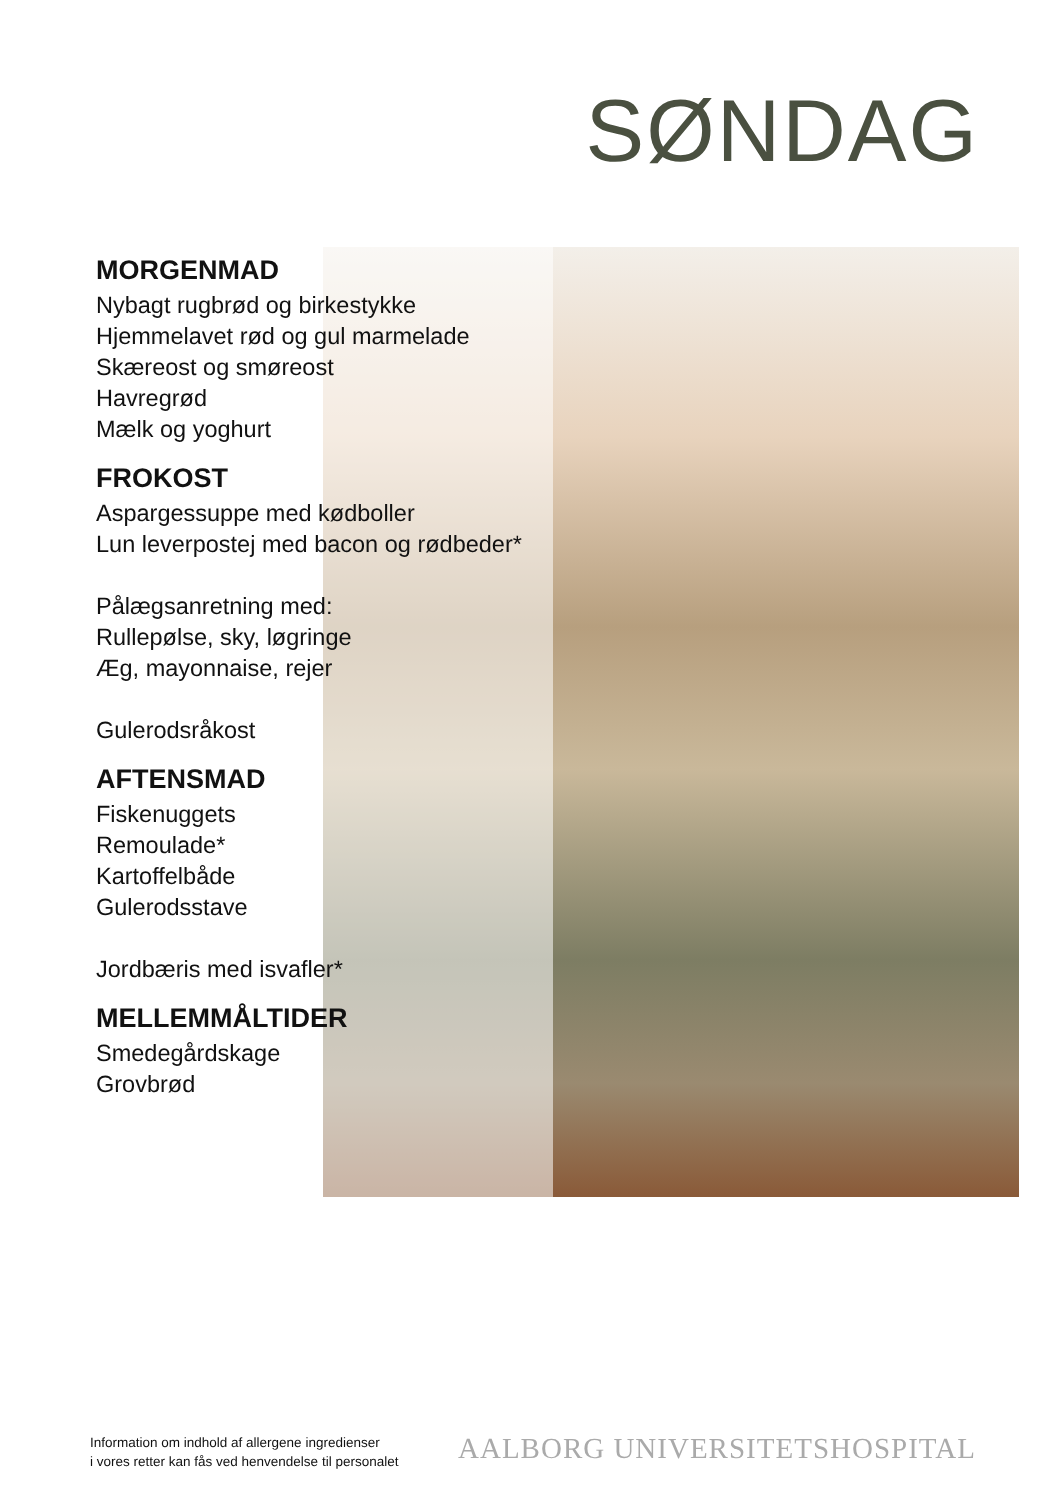SØNDAG
MORGENMAD
Nybagt rugbrød og birkestykke
Hjemmelavet rød og gul marmelade
Skæreost og smøreost
Havregrød
Mælk og yoghurt
FROKOST
Aspargessuppe med kødboller
Lun leverpostej med bacon og rødbeder*
Pålægsanretning med:
Rullepølse, sky, løgringe
Æg, mayonnaise, rejer
Gulerodsråkost
AFTENSMAD
Fiskenuggets
Remoulade*
Kartoffelbåde
Gulerodsstave
Jordbæris med isvafler*
MELLEMMÅLTIDER
Smedegårdskage
Grovbrød
Information om indhold af allergene ingredienser
i vores retter kan fås ved henvendelse til personalet
AALBORG UNIVERSITETSHOSPITAL